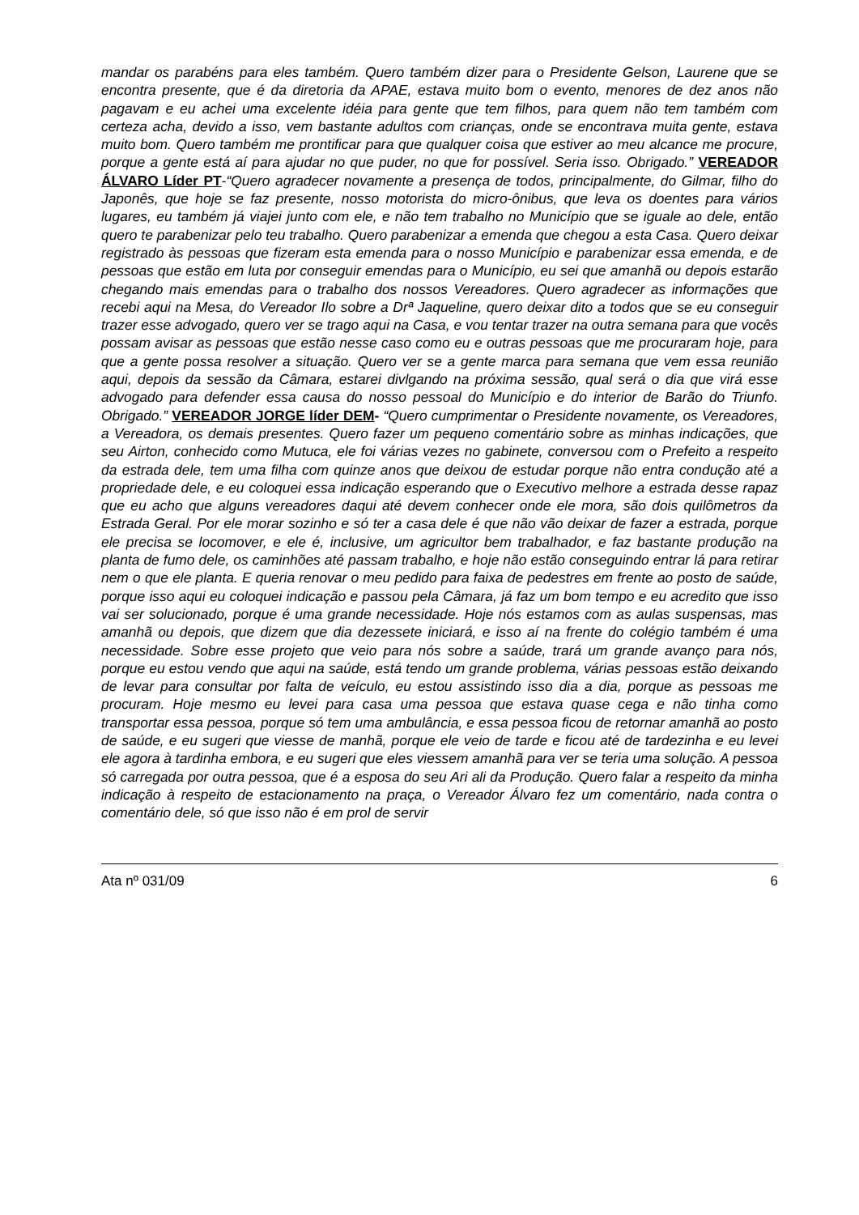mandar os parabéns para eles também. Quero também dizer para o Presidente Gelson, Laurene que se encontra presente, que é da diretoria da APAE, estava muito bom o evento, menores de dez anos não pagavam e eu achei uma excelente idéia para gente que tem filhos, para quem não tem também com certeza acha, devido a isso, vem bastante adultos com crianças, onde se encontrava muita gente, estava muito bom. Quero também me prontificar para que qualquer coisa que estiver ao meu alcance me procure, porque a gente está aí para ajudar no que puder, no que for possível. Seria isso. Obrigado.” VEREADOR ÁLVARO Líder PT-“Quero agradecer novamente a presença de todos, principalmente, do Gilmar, filho do Japonês, que hoje se faz presente, nosso motorista do micro-ônibus, que leva os doentes para vários lugares, eu também já viajei junto com ele, e não tem trabalho no Município que se iguale ao dele, então quero te parabenizar pelo teu trabalho. Quero parabenizar a emenda que chegou a esta Casa. Quero deixar registrado às pessoas que fizeram esta emenda para o nosso Município e parabenizar essa emenda, e de pessoas que estão em luta por conseguir emendas para o Município, eu sei que amanhã ou depois estarão chegando mais emendas para o trabalho dos nossos Vereadores. Quero agradecer as informações que recebi aqui na Mesa, do Vereador Ilo sobre a Drª Jaqueline, quero deixar dito a todos que se eu conseguir trazer esse advogado, quero ver se trago aqui na Casa, e vou tentar trazer na outra semana para que vocês possam avisar as pessoas que estão nesse caso como eu e outras pessoas que me procuraram hoje, para que a gente possa resolver a situação. Quero ver se a gente marca para semana que vem essa reunião aqui, depois da sessão da Câmara, estarei divlgando na próxima sessão, qual será o dia que virá esse advogado para defender essa causa do nosso pessoal do Município e do interior de Barão do Triunfo. Obrigado.” VEREADOR JORGE líder DEM- “Quero cumprimentar o Presidente novamente, os Vereadores, a Vereadora, os demais presentes. Quero fazer um pequeno comentário sobre as minhas indicações, que seu Airton, conhecido como Mutuca, ele foi várias vezes no gabinete, conversou com o Prefeito a respeito da estrada dele, tem uma filha com quinze anos que deixou de estudar porque não entra condução até a propriedade dele, e eu coloquei essa indicação esperando que o Executivo melhore a estrada desse rapaz que eu acho que alguns vereadores daqui até devem conhecer onde ele mora, são dois quilômetros da Estrada Geral. Por ele morar sozinho e só ter a casa dele é que não vão deixar de fazer a estrada, porque ele precisa se locomover, e ele é, inclusive, um agricultor bem trabalhador, e faz bastante produção na planta de fumo dele, os caminhões até passam trabalho, e hoje não estão conseguindo entrar lá para retirar nem o que ele planta. E queria renovar o meu pedido para faixa de pedestres em frente ao posto de saúde, porque isso aqui eu coloquei indicação e passou pela Câmara, já faz um bom tempo e eu acredito que isso vai ser solucionado, porque é uma grande necessidade. Hoje nós estamos com as aulas suspensas, mas amanhã ou depois, que dizem que dia dezessete iniciará, e isso aí na frente do colégio também é uma necessidade. Sobre esse projeto que veio para nós sobre a saúde, trará um grande avanço para nós, porque eu estou vendo que aqui na saúde, está tendo um grande problema, várias pessoas estão deixando de levar para consultar por falta de veículo, eu estou assistindo isso dia a dia, porque as pessoas me procuram. Hoje mesmo eu levei para casa uma pessoa que estava quase cega e não tinha como transportar essa pessoa, porque só tem uma ambulância, e essa pessoa ficou de retornar amanhã ao posto de saúde, e eu sugeri que viesse de manhã, porque ele veio de tarde e ficou até de tardezinha e eu levei ele agora à tardinha embora, e eu sugeri que eles viessem amanhã para ver se teria uma solução. A pessoa só carregada por outra pessoa, que é a esposa do seu Ari ali da Produção. Quero falar a respeito da minha indicação à respeito de estacionamento na praça, o Vereador Álvaro fez um comentário, nada contra o comentário dele, só que isso não é em prol de servir
Ata nº 031/09 6